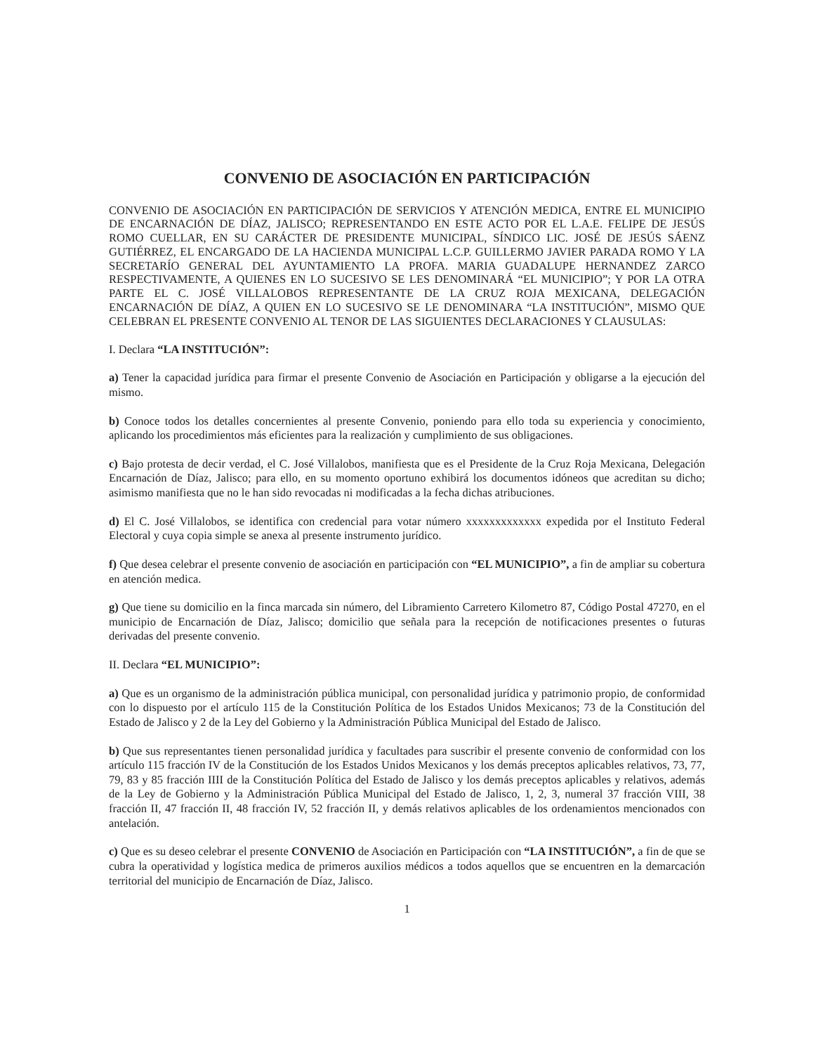CONVENIO DE ASOCIACIÓN EN PARTICIPACIÓN
CONVENIO DE ASOCIACIÓN EN PARTICIPACIÓN DE SERVICIOS Y ATENCIÓN MEDICA, ENTRE EL MUNICIPIO DE ENCARNACIÓN DE DÍAZ, JALISCO; REPRESENTANDO EN ESTE ACTO POR EL L.A.E. FELIPE DE JESÚS ROMO CUELLAR, EN SU CARÁCTER DE PRESIDENTE MUNICIPAL, SÍNDICO LIC. JOSÉ DE JESÚS SÁENZ GUTIÉRREZ, EL ENCARGADO DE LA HACIENDA MUNICIPAL L.C.P. GUILLERMO JAVIER PARADA ROMO Y LA SECRETARÍO GENERAL DEL AYUNTAMIENTO LA PROFA. MARIA GUADALUPE HERNANDEZ ZARCO RESPECTIVAMENTE, A QUIENES EN LO SUCESIVO SE LES DENOMINARÁ “EL MUNICIPIO”; Y POR LA OTRA PARTE EL C. JOSÉ VILLALOBOS REPRESENTANTE DE LA CRUZ ROJA MEXICANA, DELEGACIÓN ENCARNACIÓN DE DÍAZ, A QUIEN EN LO SUCESIVO SE LE DENOMINARA “LA INSTITUCIÓN”, MISMO QUE CELEBRAN EL PRESENTE CONVENIO AL TENOR DE LAS SIGUIENTES DECLARACIONES Y CLAUSULAS:
I. Declara “LA INSTITUCIÓN”:
a) Tener la capacidad jurídica para firmar el presente Convenio de Asociación en Participación y obligarse a la ejecución del mismo.
b) Conoce todos los detalles concernientes al presente Convenio, poniendo para ello toda su experiencia y conocimiento, aplicando los procedimientos más eficientes para la realización y cumplimiento de sus obligaciones.
c) Bajo protesta de decir verdad, el C. José Villalobos, manifiesta que es el Presidente de la Cruz Roja Mexicana, Delegación Encarnación de Díaz, Jalisco; para ello, en su momento oportuno exhibirá los documentos idóneos que acreditan su dicho; asimismo manifiesta que no le han sido revocadas ni modificadas a la fecha dichas atribuciones.
d) El C. José Villalobos, se identifica con credencial para votar número xxxxxxxxxxxxx expedida por el Instituto Federal Electoral y cuya copia simple se anexa al presente instrumento jurídico.
f) Que desea celebrar el presente convenio de asociación en participación con “EL MUNICIPIO”, a fin de ampliar su cobertura en atención medica.
g) Que tiene su domicilio en la finca marcada sin número, del Libramiento Carretero Kilometro 87, Código Postal 47270, en el municipio de Encarnación de Díaz, Jalisco; domicilio que señala para la recepción de notificaciones presentes o futuras derivadas del presente convenio.
II. Declara “EL MUNICIPIO”:
a) Que es un organismo de la administración pública municipal, con personalidad jurídica y patrimonio propio, de conformidad con lo dispuesto por el artículo 115 de la Constitución Política de los Estados Unidos Mexicanos; 73 de la Constitución del Estado de Jalisco y 2 de la Ley del Gobierno y la Administración Pública Municipal del Estado de Jalisco.
b) Que sus representantes tienen personalidad jurídica y facultades para suscribir el presente convenio de conformidad con los artículo 115 fracción IV de la Constitución de los Estados Unidos Mexicanos y los demás preceptos aplicables relativos, 73, 77, 79, 83 y 85 fracción IIII de la Constitución Política del Estado de Jalisco y los demás preceptos aplicables y relativos, además de la Ley de Gobierno y la Administración Pública Municipal del Estado de Jalisco, 1, 2, 3, numeral 37 fracción VIII, 38 fracción II, 47 fracción II, 48 fracción IV, 52 fracción II, y demás relativos aplicables de los ordenamientos mencionados con antelación.
c) Que es su deseo celebrar el presente CONVENIO de Asociación en Participación con “LA INSTITUCIÓN”, a fin de que se cubra la operatividad y logística medica de primeros auxilios médicos a todos aquellos que se encuentren en la demarcación territorial del municipio de Encarnación de Díaz, Jalisco.
1